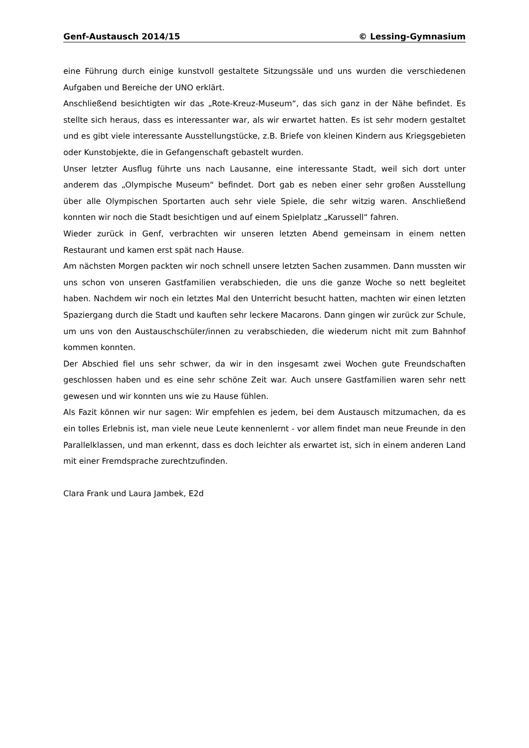Genf-Austausch 2014/15 © Lessing-Gymnasium
eine Führung durch einige kunstvoll gestaltete Sitzungssäle und uns wurden die verschiedenen Aufgaben und Bereiche der UNO erklärt.
Anschließend besichtigten wir das „Rote-Kreuz-Museum“, das sich ganz in der Nähe befindet. Es stellte sich heraus, dass es interessanter war, als wir erwartet hatten. Es ist sehr modern gestaltet und es gibt viele interessante Ausstellungstücke, z.B. Briefe von kleinen Kindern aus Kriegsgebieten oder Kunstobjekte, die in Gefangenschaft gebastelt wurden.
Unser letzter Ausflug führte uns nach Lausanne, eine interessante Stadt, weil sich dort unter anderem das „Olympische Museum“ befindet. Dort gab es neben einer sehr großen Ausstellung über alle Olympischen Sportarten auch sehr viele Spiele, die sehr witzig waren. Anschließend konnten wir noch die Stadt besichtigen und auf einem Spielplatz „Karussell“ fahren.
Wieder zurück in Genf, verbrachten wir unseren letzten Abend gemeinsam in einem netten Restaurant und kamen erst spät nach Hause.
Am nächsten Morgen packten wir noch schnell unsere letzten Sachen zusammen. Dann mussten wir uns schon von unseren Gastfamilien verabschieden, die uns die ganze Woche so nett begleitet haben. Nachdem wir noch ein letztes Mal den Unterricht besucht hatten, machten wir einen letzten Spaziergang durch die Stadt und kauften sehr leckere Macarons. Dann gingen wir zurück zur Schule, um uns von den Austauschschüler/innen zu verabschieden, die wiederum nicht mit zum Bahnhof kommen konnten.
Der Abschied fiel uns sehr schwer, da wir in den insgesamt zwei Wochen gute Freundschaften geschlossen haben und es eine sehr schöne Zeit war. Auch unsere Gastfamilien waren sehr nett gewesen und wir konnten uns wie zu Hause fühlen.
Als Fazit können wir nur sagen: Wir empfehlen es jedem, bei dem Austausch mitzumachen, da es ein tolles Erlebnis ist, man viele neue Leute kennenlernt - vor allem findet man neue Freunde in den Parallelklassen, und man erkennt, dass es doch leichter als erwartet ist, sich in einem anderen Land mit einer Fremdsprache zurechtzufinden.
Clara Frank und Laura Jambek, E2d